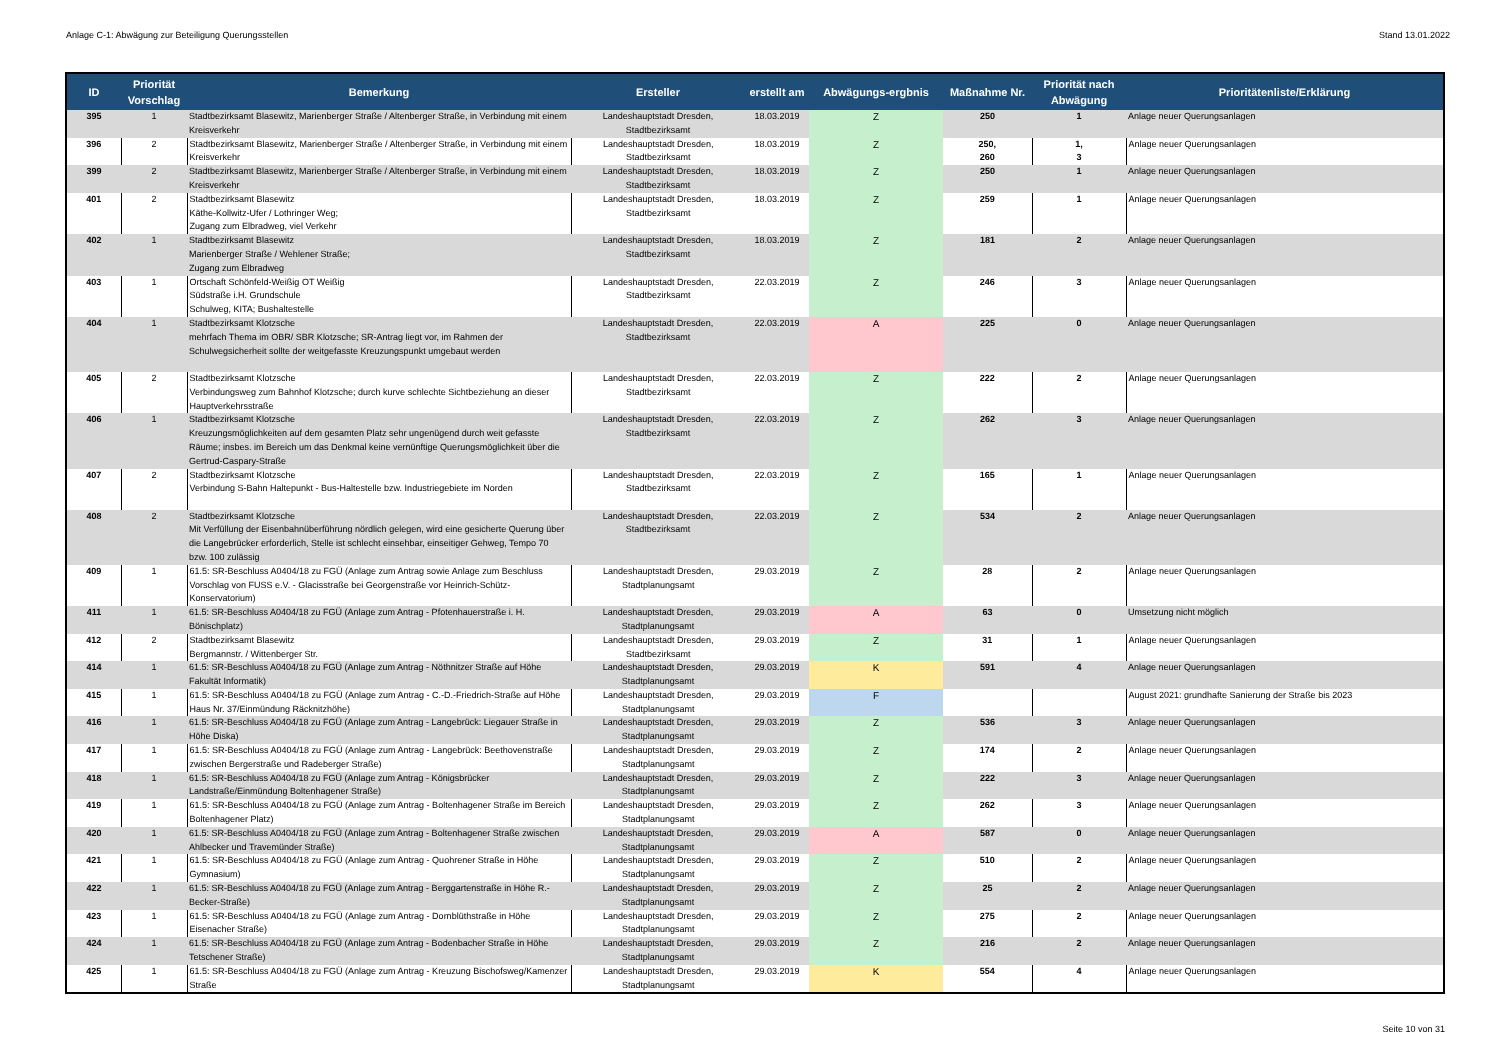Anlage C-1: Abwägung zur Beteiligung Querungsstellen Stand 13.01.2022
| ID | Priorität Vorschlag | Bemerkung | Ersteller | erstellt am | Abwägungs-ergbnis | Maßnahme Nr. | Priorität nach Abwägung | Prioritätenliste/Erklärung |
| --- | --- | --- | --- | --- | --- | --- | --- | --- |
| 395 | 1 | Stadtbezirksamt Blasewitz, Marienberger Straße / Altenberger Straße, in Verbindung mit einem Kreisverkehr | Landeshauptstadt Dresden, Stadtbezirksamt | 18.03.2019 | Z | 250 | 1 | Anlage neuer Querungsanlagen |
| 396 | 2 | Stadtbezirksamt Blasewitz, Marienberger Straße / Altenberger Straße, in Verbindung mit einem Kreisverkehr | Landeshauptstadt Dresden, Stadtbezirksamt | 18.03.2019 | Z | 250, 260 | 1, 3 | Anlage neuer Querungsanlagen |
| 399 | 2 | Stadtbezirksamt Blasewitz, Marienberger Straße / Altenberger Straße, in Verbindung mit einem Kreisverkehr | Landeshauptstadt Dresden, Stadtbezirksamt | 18.03.2019 | Z | 250 | 1 | Anlage neuer Querungsanlagen |
| 401 | 2 | Stadtbezirksamt Blasewitz Käthe-Kollwitz-Ufer / Lothringer Weg; Zugang zum Elbradweg, viel Verkehr | Landeshauptstadt Dresden, Stadtbezirksamt | 18.03.2019 | Z | 259 | 1 | Anlage neuer Querungsanlagen |
| 402 | 1 | Stadtbezirksamt Blasewitz Marienberger Straße / Wehlener Straße; Zugang zum Elbradweg | Landeshauptstadt Dresden, Stadtbezirksamt | 18.03.2019 | Z | 181 | 2 | Anlage neuer Querungsanlagen |
| 403 | 1 | Ortschaft Schönfeld-Weißig OT Weißig Südstraße i.H. Grundschule Schulweg, KITA; Bushaltestelle | Landeshauptstadt Dresden, Stadtbezirksamt | 22.03.2019 | Z | 246 | 3 | Anlage neuer Querungsanlagen |
| 404 | 1 | Stadtbezirksamt Klotzsche mehrfach Thema im OBR/ SBR Klotzsche; SR-Antrag liegt vor, im Rahmen der Schulwegsicherheit sollte der weitgefasste Kreuzungspunkt umgebaut werden | Landeshauptstadt Dresden, Stadtbezirksamt | 22.03.2019 | A | 225 | 0 | Anlage neuer Querungsanlagen |
| 405 | 2 | Stadtbezirksamt Klotzsche Verbindungsweg zum Bahnhof Klotzsche; durch kurve schlechte Sichtbeziehung an dieser Hauptverkehrsstraße | Landeshauptstadt Dresden, Stadtbezirksamt | 22.03.2019 | Z | 222 | 2 | Anlage neuer Querungsanlagen |
| 406 | 1 | Stadtbezirksamt Klotzsche Kreuzungsmöglichkeiten auf dem gesamten Platz sehr ungenügend durch weit gefasste Räume; insbes. im Bereich um das Denkmal keine vernünftige Querungsmöglichkeit über die Gertrud-Caspary-Straße | Landeshauptstadt Dresden, Stadtbezirksamt | 22.03.2019 | Z | 262 | 3 | Anlage neuer Querungsanlagen |
| 407 | 2 | Stadtbezirksamt Klotzsche Verbindung S-Bahn Haltepunkt - Bus-Haltestelle bzw. Industriegebiete im Norden | Landeshauptstadt Dresden, Stadtbezirksamt | 22.03.2019 | Z | 165 | 1 | Anlage neuer Querungsanlagen |
| 408 | 2 | Stadtbezirksamt Klotzsche Mit Verfüllung der Eisenbahnüberführung nördlich gelegen, wird eine gesicherte Querung über die Langebrücker erforderlich, Stelle ist schlecht einsehbar, einseitiger Gehweg, Tempo 70 bzw. 100 zulässig | Landeshauptstadt Dresden, Stadtbezirksamt | 22.03.2019 | Z | 534 | 2 | Anlage neuer Querungsanlagen |
| 409 | 1 | 61.5: SR-Beschluss A0404/18 zu FGÜ (Anlage zum Antrag sowie Anlage zum Beschluss Vorschlag von FUSS e.V. - Glacisstraße bei Georgenstraße vor Heinrich-Schütz-Konservatorium) | Landeshauptstadt Dresden, Stadtplanungsamt | 29.03.2019 | Z | 28 | 2 | Anlage neuer Querungsanlagen |
| 411 | 1 | 61.5: SR-Beschluss A0404/18 zu FGÜ (Anlage zum Antrag - Pfotenhauerstraße i. H. Bönischplatz) | Landeshauptstadt Dresden, Stadtplanungsamt | 29.03.2019 | A | 63 | 0 | Umsetzung nicht möglich |
| 412 | 2 | Stadtbezirksamt Blasewitz Bergmannstr. / Wittenberger Str. | Landeshauptstadt Dresden, Stadtbezirksamt | 29.03.2019 | Z | 31 | 1 | Anlage neuer Querungsanlagen |
| 414 | 1 | 61.5: SR-Beschluss A0404/18 zu FGÜ (Anlage zum Antrag - Nöthnitzer Straße auf Höhe Fakultät Informatik) | Landeshauptstadt Dresden, Stadtplanungsamt | 29.03.2019 | K | 591 | 4 | Anlage neuer Querungsanlagen |
| 415 | 1 | 61.5: SR-Beschluss A0404/18 zu FGÜ (Anlage zum Antrag - C.-D.-Friedrich-Straße auf Höhe Haus Nr. 37/Einmündung Räcknitzhöhe) | Landeshauptstadt Dresden, Stadtplanungsamt | 29.03.2019 | F | | | August 2021: grundhafte Sanierung der Straße bis 2023 |
| 416 | 1 | 61.5: SR-Beschluss A0404/18 zu FGÜ (Anlage zum Antrag - Langebrück: Liegauer Straße in Höhe Diska) | Landeshauptstadt Dresden, Stadtplanungsamt | 29.03.2019 | Z | 536 | 3 | Anlage neuer Querungsanlagen |
| 417 | 1 | 61.5: SR-Beschluss A0404/18 zu FGÜ (Anlage zum Antrag - Langebrück: Beethovenstraße zwischen Bergerstraße und Radeberger Straße) | Landeshauptstadt Dresden, Stadtplanungsamt | 29.03.2019 | Z | 174 | 2 | Anlage neuer Querungsanlagen |
| 418 | 1 | 61.5: SR-Beschluss A0404/18 zu FGÜ (Anlage zum Antrag - Königsbrücker Landstraße/Einmündung Boltenhagener Straße) | Landeshauptstadt Dresden, Stadtplanungsamt | 29.03.2019 | Z | 222 | 3 | Anlage neuer Querungsanlagen |
| 419 | 1 | 61.5: SR-Beschluss A0404/18 zu FGÜ (Anlage zum Antrag - Boltenhagener Straße im Bereich Boltenhagener Platz) | Landeshauptstadt Dresden, Stadtplanungsamt | 29.03.2019 | Z | 262 | 3 | Anlage neuer Querungsanlagen |
| 420 | 1 | 61.5: SR-Beschluss A0404/18 zu FGÜ (Anlage zum Antrag - Boltenhagener Straße zwischen Ahlbecker und Travemünder Straße) | Landeshauptstadt Dresden, Stadtplanungsamt | 29.03.2019 | A | 587 | 0 | Anlage neuer Querungsanlagen |
| 421 | 1 | 61.5: SR-Beschluss A0404/18 zu FGÜ (Anlage zum Antrag - Quohrener Straße in Höhe Gymnasium) | Landeshauptstadt Dresden, Stadtplanungsamt | 29.03.2019 | Z | 510 | 2 | Anlage neuer Querungsanlagen |
| 422 | 1 | 61.5: SR-Beschluss A0404/18 zu FGÜ (Anlage zum Antrag - Berggartenstraße in Höhe R.-Becker-Straße) | Landeshauptstadt Dresden, Stadtplanungsamt | 29.03.2019 | Z | 25 | 2 | Anlage neuer Querungsanlagen |
| 423 | 1 | 61.5: SR-Beschluss A0404/18 zu FGÜ (Anlage zum Antrag - Dornblüthstraße in Höhe Eisenacher Straße) | Landeshauptstadt Dresden, Stadtplanungsamt | 29.03.2019 | Z | 275 | 2 | Anlage neuer Querungsanlagen |
| 424 | 1 | 61.5: SR-Beschluss A0404/18 zu FGÜ (Anlage zum Antrag - Bodenbacher Straße in Höhe Tetschener Straße) | Landeshauptstadt Dresden, Stadtplanungsamt | 29.03.2019 | Z | 216 | 2 | Anlage neuer Querungsanlagen |
| 425 | 1 | 61.5: SR-Beschluss A0404/18 zu FGÜ (Anlage zum Antrag - Kreuzung Bischofsweg/Kamenzer Straße | Landeshauptstadt Dresden, Stadtplanungsamt | 29.03.2019 | K | 554 | 4 | Anlage neuer Querungsanlagen |
Seite 10 von 31